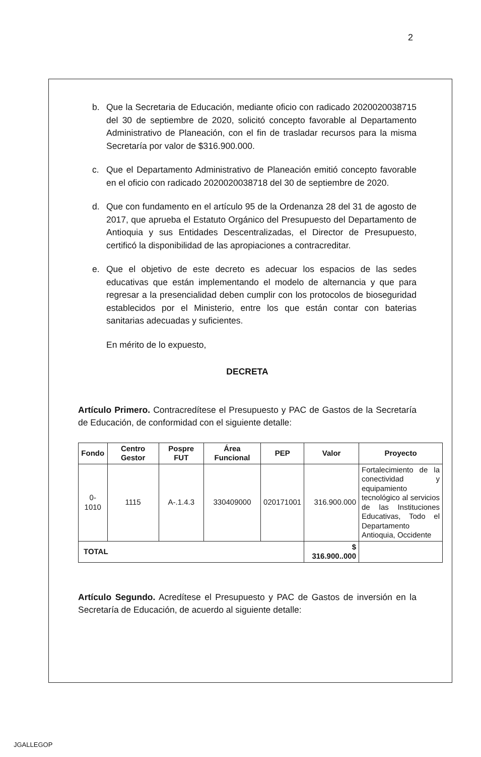2
b. Que la Secretaria de Educación, mediante oficio con radicado 2020020038715 del 30 de septiembre de 2020, solicitó concepto favorable al Departamento Administrativo de Planeación, con el fin de trasladar recursos para la misma Secretaría por valor de $316.900.000.
c. Que el Departamento Administrativo de Planeación emitió concepto favorable en el oficio con radicado 2020020038718 del 30 de septiembre de 2020.
d. Que con fundamento en el artículo 95 de la Ordenanza 28 del 31 de agosto de 2017, que aprueba el Estatuto Orgánico del Presupuesto del Departamento de Antioquia y sus Entidades Descentralizadas, el Director de Presupuesto, certificó la disponibilidad de las apropiaciones a contracreditar.
e. Que el objetivo de este decreto es adecuar los espacios de las sedes educativas que están implementando el modelo de alternancia y que para regresar a la presencialidad deben cumplir con los protocolos de bioseguridad establecidos por el Ministerio, entre los que están contar con baterias sanitarias adecuadas y suficientes.
En mérito de lo expuesto,
DECRETA
Artículo Primero. Contracredítese el Presupuesto y PAC de Gastos de la Secretaría de Educación, de conformidad con el siguiente detalle:
| Fondo | Centro Gestor | Pospre FUT | Área Funcional | PEP | Valor | Proyecto |
| --- | --- | --- | --- | --- | --- | --- |
| 0-1010 | 1115 | A-.1.4.3 | 330409000 | 020171001 | 316.900.000 | Fortalecimiento de la conectividad y equipamiento tecnológico al servicios de las Instituciones Educativas, Todo el Departamento Antioquia, Occidente |
| TOTAL | | | | | $ 316.900..000 | |
Artículo Segundo. Acredítese el Presupuesto y PAC de Gastos de inversión en la Secretaría de Educación, de acuerdo al siguiente detalle:
JGALLEGOP